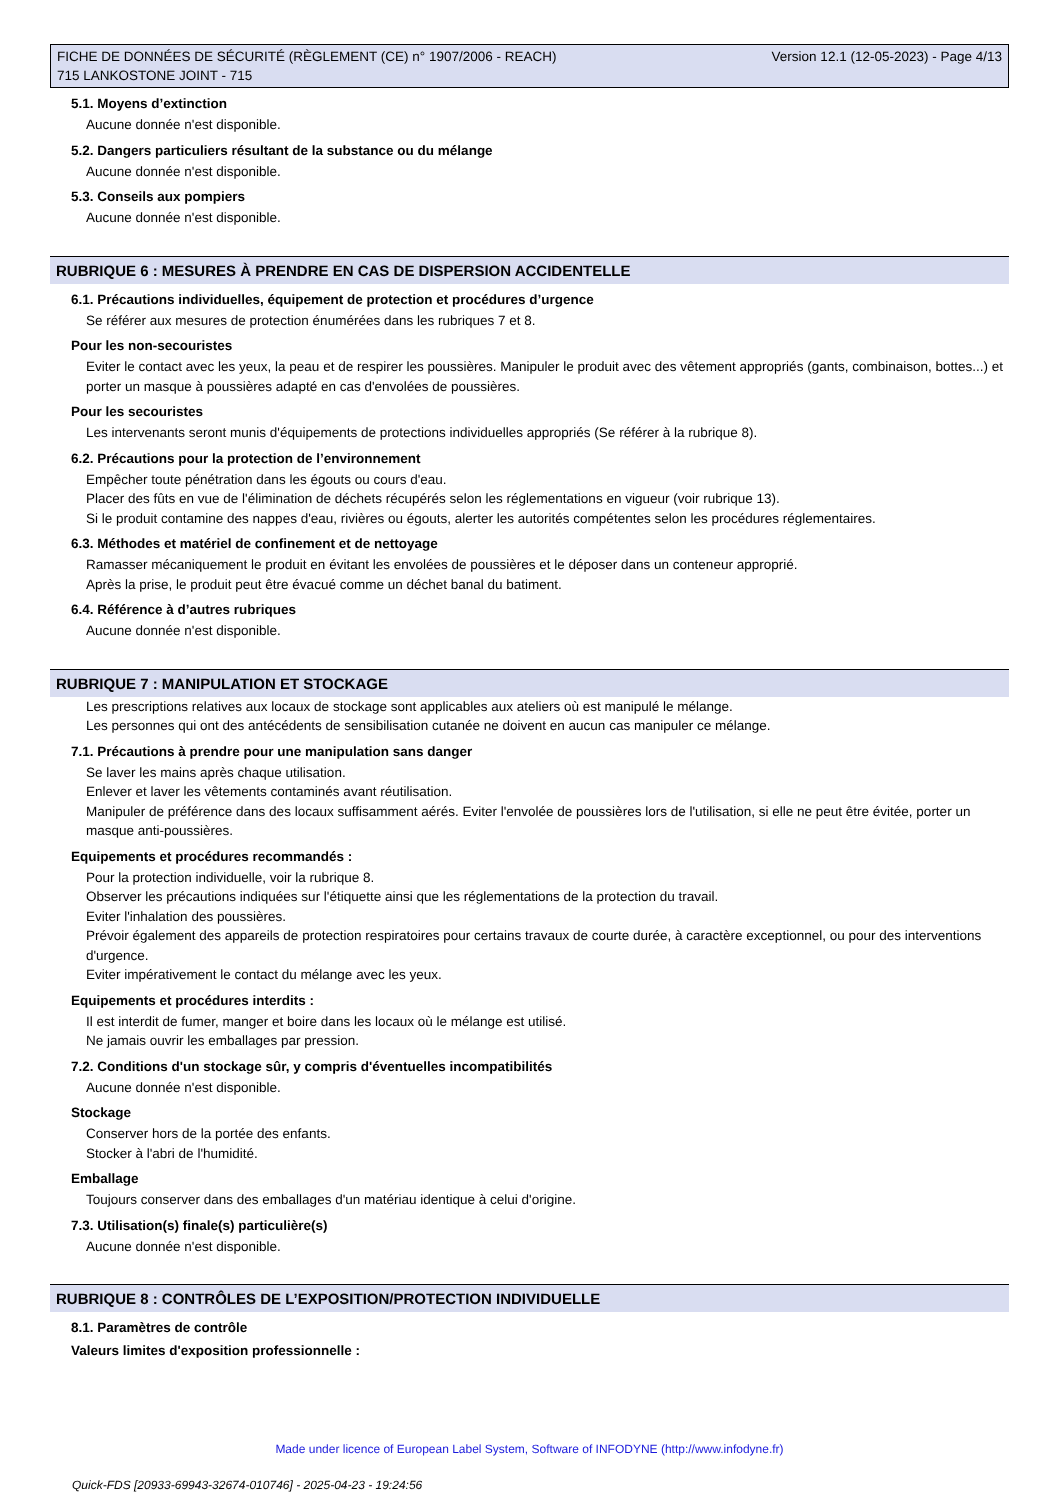FICHE DE DONNÉES DE SÉCURITÉ (RÈGLEMENT (CE) n° 1907/2006 - REACH)
715 LANKOSTONE JOINT - 715
Version 12.1 (12-05-2023) - Page 4/13
5.1. Moyens d’extinction
Aucune donnée n'est disponible.
5.2. Dangers particuliers résultant de la substance ou du mélange
Aucune donnée n'est disponible.
5.3. Conseils aux pompiers
Aucune donnée n'est disponible.
RUBRIQUE 6 : MESURES À PRENDRE EN CAS DE DISPERSION ACCIDENTELLE
6.1. Précautions individuelles, équipement de protection et procédures d’urgence
Se référer aux mesures de protection énumérées dans les rubriques 7 et 8.
Pour les non-secouristes
Eviter le contact avec les yeux, la peau et de respirer les poussières. Manipuler le produit avec des vêtement appropriés (gants, combinaison, bottes...) et porter un masque à poussières adapté en cas d'envolées de poussières.
Pour les secouristes
Les intervenants seront munis d'équipements de protections individuelles appropriés (Se référer à la rubrique 8).
6.2. Précautions pour la protection de l’environnement
Empêcher toute pénétration dans les égouts ou cours d'eau.
Placer des fûts en vue de l'élimination de déchets récupérés selon les réglementations en vigueur (voir rubrique 13).
Si le produit contamine des nappes d'eau, rivières ou égouts, alerter les autorités compétentes selon les procédures réglementaires.
6.3. Méthodes et matériel de confinement et de nettoyage
Ramasser mécaniquement le produit en évitant les envolées de poussières et le déposer dans un conteneur approprié.
Après la prise, le produit peut être évacué comme un déchet banal du batiment.
6.4. Référence à d’autres rubriques
Aucune donnée n'est disponible.
RUBRIQUE 7 : MANIPULATION ET STOCKAGE
Les prescriptions relatives aux locaux de stockage sont applicables aux ateliers où est manipulé le mélange.
Les personnes qui ont des antécédents de sensibilisation cutanée ne doivent en aucun cas manipuler ce mélange.
7.1. Précautions à prendre pour une manipulation sans danger
Se laver les mains après chaque utilisation.
Enlever et laver les vêtements contaminés avant réutilisation.
Manipuler de préférence dans des locaux suffisamment aérés. Eviter l'envolée de poussières lors de l'utilisation, si elle ne peut être évitée, porter un masque anti-poussières.
Equipements et procédures recommandés :
Pour la protection individuelle, voir la rubrique 8.
Observer les précautions indiquées sur l'étiquette ainsi que les réglementations de la protection du travail.
Eviter l'inhalation des poussières.
Prévoir également des appareils de protection respiratoires pour certains travaux de courte durée, à caractère exceptionnel, ou pour des interventions d'urgence.
Eviter impérativement le contact du mélange avec les yeux.
Equipements et procédures interdits :
Il est interdit de fumer, manger et boire dans les locaux où le mélange est utilisé.
Ne jamais ouvrir les emballages par pression.
7.2. Conditions d'un stockage sûr, y compris d'éventuelles incompatibilités
Aucune donnée n'est disponible.
Stockage
Conserver hors de la portée des enfants.
Stocker à l'abri de l'humidité.
Emballage
Toujours conserver dans des emballages d'un matériau identique à celui d'origine.
7.3. Utilisation(s) finale(s) particulière(s)
Aucune donnée n'est disponible.
RUBRIQUE 8 : CONTRÔLES DE L’EXPOSITION/PROTECTION INDIVIDUELLE
8.1. Paramètres de contrôle
Valeurs limites d'exposition professionnelle :
Made under licence of European Label System, Software of INFODYNE (http://www.infodyne.fr)
Quick-FDS [20933-69943-32674-010746] - 2025-04-23 - 19:24:56